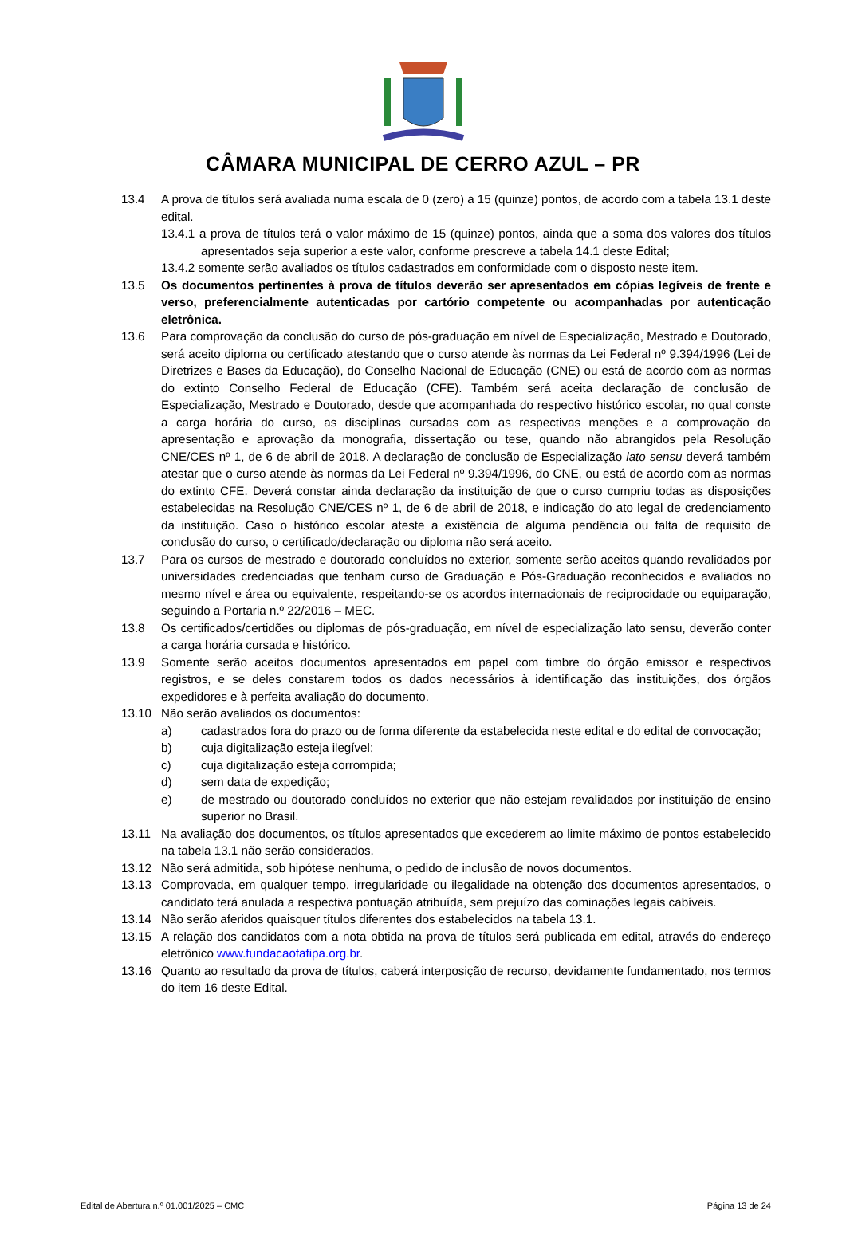CÂMARA MUNICIPAL DE CERRO AZUL – PR
13.4 A prova de títulos será avaliada numa escala de 0 (zero) a 15 (quinze) pontos, de acordo com a tabela 13.1 deste edital.
13.4.1 a prova de títulos terá o valor máximo de 15 (quinze) pontos, ainda que a soma dos valores dos títulos apresentados seja superior a este valor, conforme prescreve a tabela 14.1 deste Edital;
13.4.2 somente serão avaliados os títulos cadastrados em conformidade com o disposto neste item.
13.5 Os documentos pertinentes à prova de títulos deverão ser apresentados em cópias legíveis de frente e verso, preferencialmente autenticadas por cartório competente ou acompanhadas por autenticação eletrônica.
13.6 Para comprovação da conclusão do curso de pós-graduação em nível de Especialização, Mestrado e Doutorado, será aceito diploma ou certificado atestando que o curso atende às normas da Lei Federal nº 9.394/1996 (Lei de Diretrizes e Bases da Educação), do Conselho Nacional de Educação (CNE) ou está de acordo com as normas do extinto Conselho Federal de Educação (CFE). Também será aceita declaração de conclusão de Especialização, Mestrado e Doutorado, desde que acompanhada do respectivo histórico escolar, no qual conste a carga horária do curso, as disciplinas cursadas com as respectivas menções e a comprovação da apresentação e aprovação da monografia, dissertação ou tese, quando não abrangidos pela Resolução CNE/CES nº 1, de 6 de abril de 2018. A declaração de conclusão de Especialização lato sensu deverá também atestar que o curso atende às normas da Lei Federal nº 9.394/1996, do CNE, ou está de acordo com as normas do extinto CFE. Deverá constar ainda declaração da instituição de que o curso cumpriu todas as disposições estabelecidas na Resolução CNE/CES nº 1, de 6 de abril de 2018, e indicação do ato legal de credenciamento da instituição. Caso o histórico escolar ateste a existência de alguma pendência ou falta de requisito de conclusão do curso, o certificado/declaração ou diploma não será aceito.
13.7 Para os cursos de mestrado e doutorado concluídos no exterior, somente serão aceitos quando revalidados por universidades credenciadas que tenham curso de Graduação e Pós-Graduação reconhecidos e avaliados no mesmo nível e área ou equivalente, respeitando-se os acordos internacionais de reciprocidade ou equiparação, seguindo a Portaria n.º 22/2016 – MEC.
13.8 Os certificados/certidões ou diplomas de pós-graduação, em nível de especialização lato sensu, deverão conter a carga horária cursada e histórico.
13.9 Somente serão aceitos documentos apresentados em papel com timbre do órgão emissor e respectivos registros, e se deles constarem todos os dados necessários à identificação das instituições, dos órgãos expedidores e à perfeita avaliação do documento.
13.10 Não serão avaliados os documentos:
a) cadastrados fora do prazo ou de forma diferente da estabelecida neste edital e do edital de convocação;
b) cuja digitalização esteja ilegível;
c) cuja digitalização esteja corrompida;
d) sem data de expedição;
e) de mestrado ou doutorado concluídos no exterior que não estejam revalidados por instituição de ensino superior no Brasil.
13.11 Na avaliação dos documentos, os títulos apresentados que excederem ao limite máximo de pontos estabelecido na tabela 13.1 não serão considerados.
13.12 Não será admitida, sob hipótese nenhuma, o pedido de inclusão de novos documentos.
13.13 Comprovada, em qualquer tempo, irregularidade ou ilegalidade na obtenção dos documentos apresentados, o candidato terá anulada a respectiva pontuação atribuída, sem prejuízo das cominações legais cabíveis.
13.14 Não serão aferidos quaisquer títulos diferentes dos estabelecidos na tabela 13.1.
13.15 A relação dos candidatos com a nota obtida na prova de títulos será publicada em edital, através do endereço eletrônico www.fundacaofafipa.org.br.
13.16 Quanto ao resultado da prova de títulos, caberá interposição de recurso, devidamente fundamentado, nos termos do item 16 deste Edital.
Edital de Abertura n.º 01.001/2025 – CMC Página 13 de 24